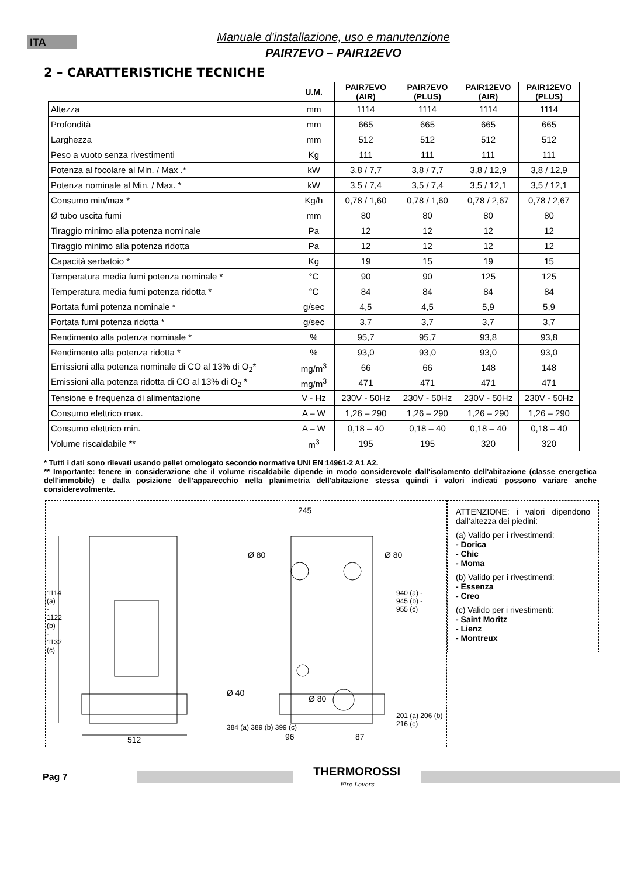ITA
Manuale d'installazione, uso e manutenzione
PAIR7EVO – PAIR12EVO
2 – CARATTERISTICHE TECNICHE
| | U.M. | PAIR7EVO (AIR) | PAIR7EVO (PLUS) | PAIR12EVO (AIR) | PAIR12EVO (PLUS) |
| --- | --- | --- | --- | --- | --- |
| Altezza | mm | 1114 | 1114 | 1114 | 1114 |
| Profondità | mm | 665 | 665 | 665 | 665 |
| Larghezza | mm | 512 | 512 | 512 | 512 |
| Peso a vuoto senza rivestimenti | Kg | 111 | 111 | 111 | 111 |
| Potenza al focolare al Min. / Max .* | kW | 3,8 / 7,7 | 3,8 / 7,7 | 3,8 / 12,9 | 3,8 / 12,9 |
| Potenza nominale al Min. / Max. * | kW | 3,5 / 7,4 | 3,5 / 7,4 | 3,5 / 12,1 | 3,5 / 12,1 |
| Consumo min/max * | Kg/h | 0,78 / 1,60 | 0,78 / 1,60 | 0,78 / 2,67 | 0,78 / 2,67 |
| Ø tubo uscita fumi | mm | 80 | 80 | 80 | 80 |
| Tiraggio minimo alla potenza nominale | Pa | 12 | 12 | 12 | 12 |
| Tiraggio minimo alla potenza ridotta | Pa | 12 | 12 | 12 | 12 |
| Capacità serbatoio * | Kg | 19 | 15 | 19 | 15 |
| Temperatura media fumi potenza nominale * | °C | 90 | 90 | 125 | 125 |
| Temperatura media fumi potenza ridotta * | °C | 84 | 84 | 84 | 84 |
| Portata fumi potenza nominale * | g/sec | 4,5 | 4,5 | 5,9 | 5,9 |
| Portata fumi potenza ridotta * | g/sec | 3,7 | 3,7 | 3,7 | 3,7 |
| Rendimento alla potenza nominale * | % | 95,7 | 95,7 | 93,8 | 93,8 |
| Rendimento alla potenza ridotta * | % | 93,0 | 93,0 | 93,0 | 93,0 |
| Emissioni alla potenza nominale di CO al 13% di O<sub>2</sub>* | mg/m<sup>3</sup> | 66 | 66 | 148 | 148 |
| Emissioni alla potenza ridotta di CO al 13% di O<sub>2</sub> * | mg/m<sup>3</sup> | 471 | 471 | 471 | 471 |
| Tensione e frequenza di alimentazione | V - Hz | 230V - 50Hz | 230V - 50Hz | 230V - 50Hz | 230V - 50Hz |
| Consumo elettrico max. | A – W | 1,26 – 290 | 1,26 – 290 | 1,26 – 290 | 1,26 – 290 |
| Consumo elettrico min. | A – W | 0,18 – 40 | 0,18 – 40 | 0,18 – 40 | 0,18 – 40 |
| Volume riscaldabile ** | m<sup>3</sup> | 195 | 195 | 320 | 320 |
* Tutti i dati sono rilevati usando pellet omologato secondo normative UNI EN 14961-2 A1 A2.
** Importante: tenere in considerazione che il volume riscaldabile dipende in modo considerevole dall'isolamento dell'abitazione (classe energetica dell'immobile) e dalla posizione dell’apparecchio nella planimetria dell'abitazione stessa quindi i valori indicati possono variare anche considerevolmente.
245
Ø 80 Ø 80
Ø 40
Ø 80
512 96 87
1114 (a) - 1122 (b) - 1132 (c)
384 (a) 389 (b) 399 (c)
940 (a) - 945 (b) - 955 (c)
201 (a) 206 (b) 216 (c)
ATTENZIONE: i valori dipendono dall’altezza dei piedini:
(a) Valido per i rivestimenti:
- Dorica
- Chic
- Moma
(b) Valido per i rivestimenti:
- Essenza
- Creo
(c) Valido per i rivestimenti:
- Saint Moritz
- Lienz
- Montreux
Pag 7
THERMOROSSI
Fire Lovers